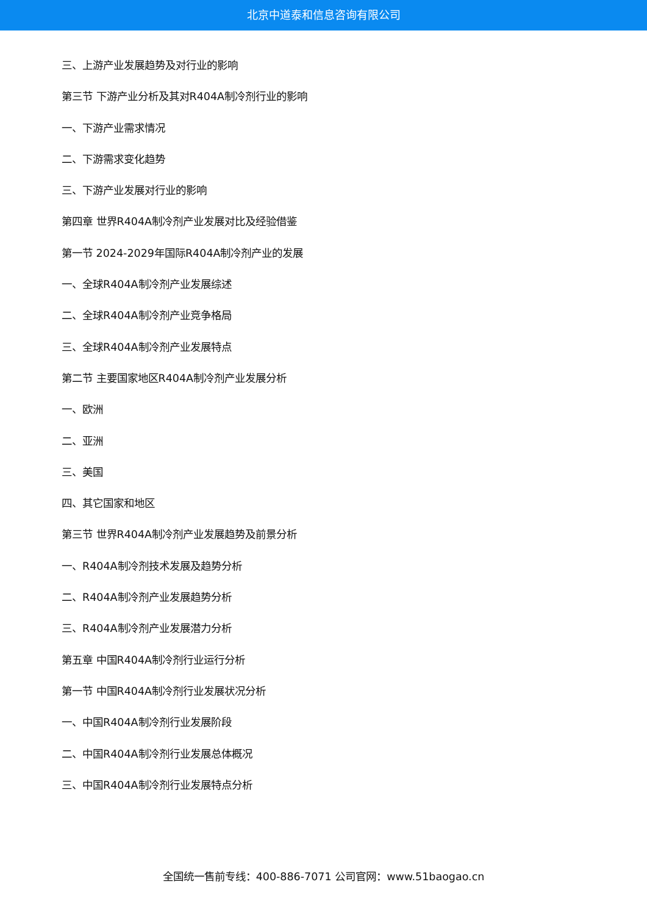北京中道泰和信息咨询有限公司
三、上游产业发展趋势及对行业的影响
第三节 下游产业分析及其对R404A制冷剂行业的影响
一、下游产业需求情况
二、下游需求变化趋势
三、下游产业发展对行业的影响
第四章 世界R404A制冷剂产业发展对比及经验借鉴
第一节 2024-2029年国际R404A制冷剂产业的发展
一、全球R404A制冷剂产业发展综述
二、全球R404A制冷剂产业竞争格局
三、全球R404A制冷剂产业发展特点
第二节 主要国家地区R404A制冷剂产业发展分析
一、欧洲
二、亚洲
三、美国
四、其它国家和地区
第三节 世界R404A制冷剂产业发展趋势及前景分析
一、R404A制冷剂技术发展及趋势分析
二、R404A制冷剂产业发展趋势分析
三、R404A制冷剂产业发展潜力分析
第五章 中国R404A制冷剂行业运行分析
第一节 中国R404A制冷剂行业发展状况分析
一、中国R404A制冷剂行业发展阶段
二、中国R404A制冷剂行业发展总体概况
三、中国R404A制冷剂行业发展特点分析
全国统一售前专线：400-886-7071 公司官网：www.51baogao.cn